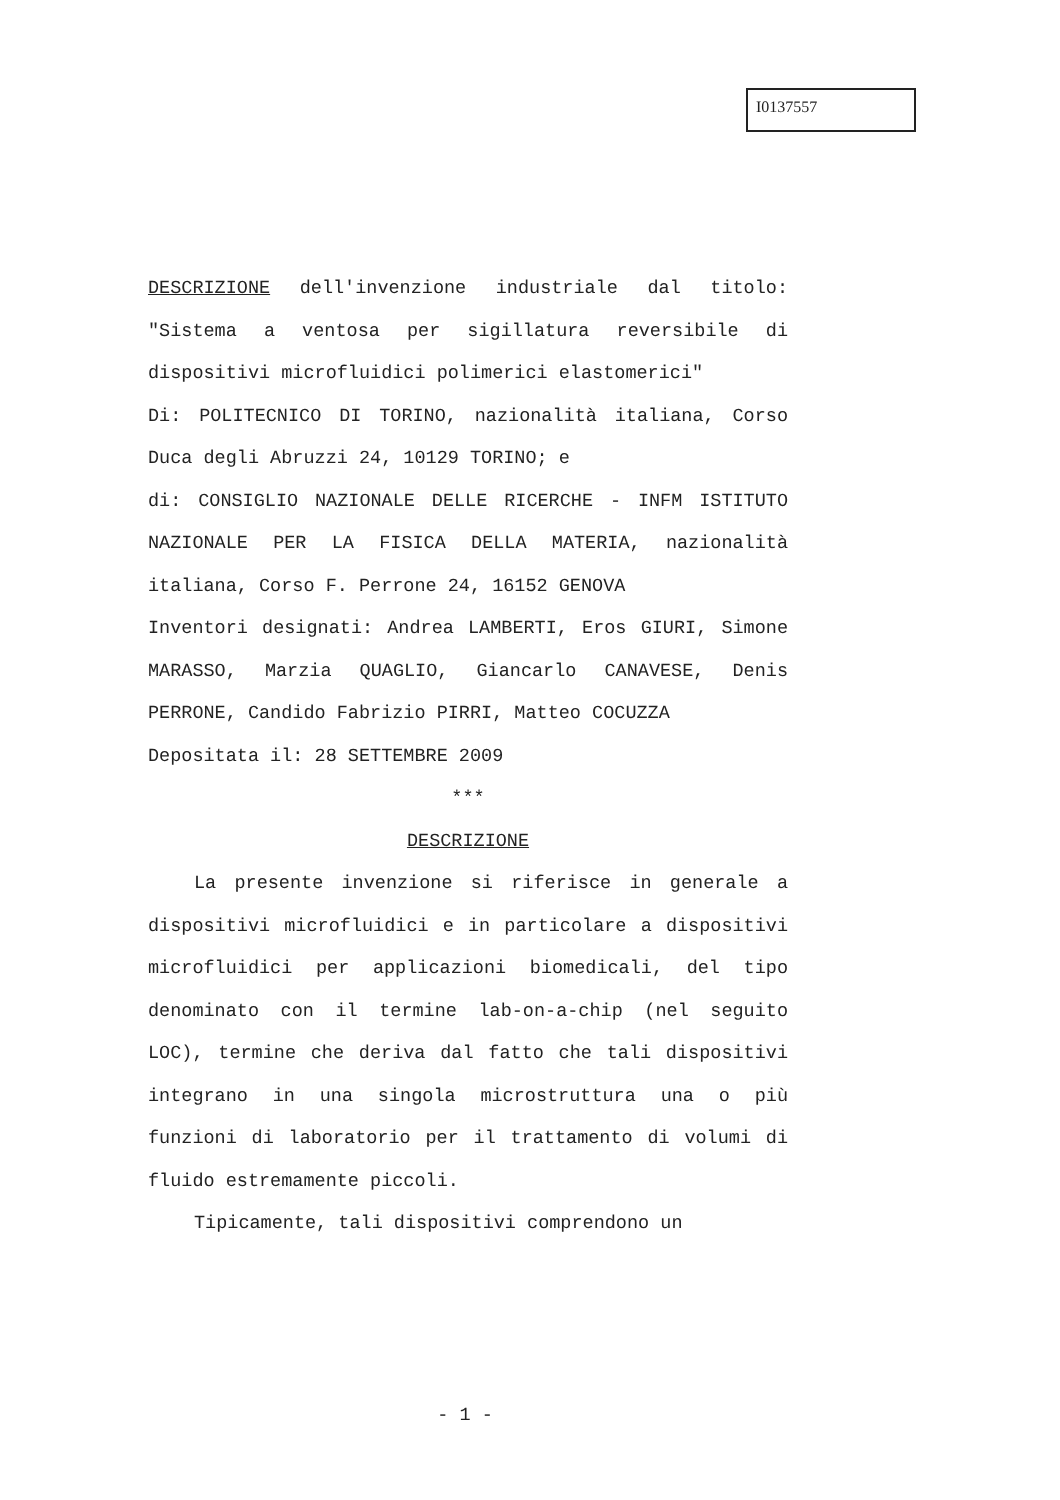I0137557
DESCRIZIONE dell'invenzione industriale dal titolo: "Sistema a ventosa per sigillatura reversibile di dispositivi microfluidici polimerici elastomerici"
Di: POLITECNICO DI TORINO, nazionalità italiana, Corso Duca degli Abruzzi 24, 10129 TORINO; e
di: CONSIGLIO NAZIONALE DELLE RICERCHE - INFM ISTITUTO NAZIONALE PER LA FISICA DELLA MATERIA, nazionalità italiana, Corso F. Perrone 24, 16152 GENOVA
Inventori designati: Andrea LAMBERTI, Eros GIURI, Simone MARASSO, Marzia QUAGLIO, Giancarlo CANAVESE, Denis PERRONE, Candido Fabrizio PIRRI, Matteo COCUZZA
Depositata il: 28 SETTEMBRE 2009
***
DESCRIZIONE
La presente invenzione si riferisce in generale a dispositivi microfluidici e in particolare a dispositivi microfluidici per applicazioni biomedicali, del tipo denominato con il termine lab-on-a-chip (nel seguito LOC), termine che deriva dal fatto che tali dispositivi integrano in una singola microstruttura una o più funzioni di laboratorio per il trattamento di volumi di fluido estremamente piccoli.
Tipicamente, tali dispositivi comprendono un
- 1 -